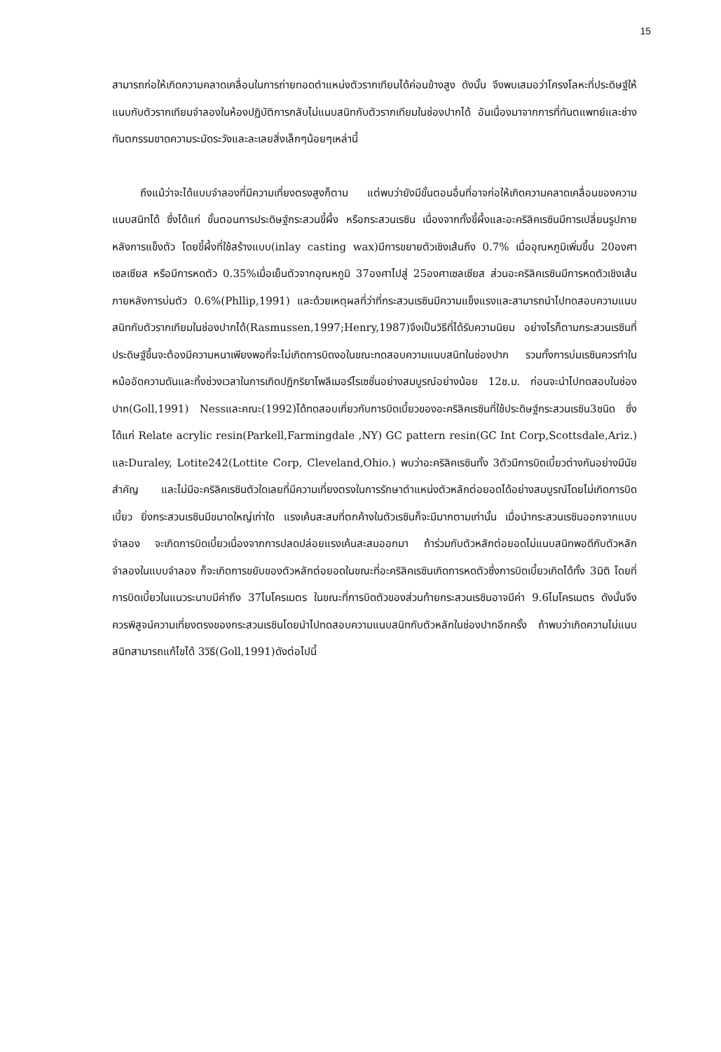15
สามารถก่อให้เกิดความคลาดเคลื่อนในการถ่ายทอดตำแหน่งตัวรากเทียมได้ค่อนข้างสูง ดังนั้น จึงพบเสมอว่าโครงโลหะที่ประดิษฐ์ให้แนบกับตัวรากเทียมจำลองในห้องปฏิบัติการกลับไม่แนบสนิทกับตัวรากเทียมในช่องปากได้ อันเนื่องมาจากการที่ทันตแพทย์และช่างทันตกรรมขาดความระมัดระวังและละเลยสิ่งเล็กๆน้อยๆเหล่านี้
ถึงแม้ว่าจะได้แบบจำลองที่มีความเที่ยงตรงสูงก็ตาม แต่พบว่ายังมีขั้นตอนอื่นที่อาจก่อให้เกิดความคลาดเคลื่อนของความแนบสนิทได้ ซึ่งได้แก่ ขั้นตอนการประดิษฐ์กระสวนขี้ผึ้ง หรือกระสวนเรซิน เนื่องจากทั้งขี้ผึ้งและอะคริลิคเรซินมีการเปลี่ยนรูปภายหลังการแข็งตัว โดยขี้ผึ้งที่ใช้สร้างแบบ(inlay casting wax)มีการขยายตัวเชิงเส้นถึง 0.7% เมื่ออุณหภูมิเพิ่มขึ้น 20องศาเซลเซียส หรือมีการหดตัว 0.35%เมื่อเย็นตัวจากอุณหภูมิ 37องศาไปสู่ 25องศาเซลเซียส ส่วนอะคริลิคเรซินมีการหดตัวเชิงเส้นภายหลังการบ่มตัว 0.6%(Phllip,1991) และด้วยเหตุผลที่ว่าที่กระสวนเรซินมีความแข็งแรงและสามารถนำไปทดสอบความแนบสนิทกับตัวรากเทียมในช่องปากได้(Rasmussen,1997;Henry,1987)จึงเป็นวิธีที่ได้รับความนิยม อย่างไรก็ตามกระสวนเรซินที่ประดิษฐ์ขึ้นจะต้องมีความหนาเพียงพอที่จะไม่เกิดการบิดงอในขณะทดสอบความแนบสนิทในช่องปาก รวมทั้งการบ่มเรซินควรทำในหม้ออัดความดันและทิ้งช่วงเวลาในการเกิดปฏิกริยาโพลีเมอร์ไรเซชั่นอย่างสมบูรณ์อย่างน้อย 12ช.ม. ก่อนจะนำไปทดสอบในช่องปาก(Goll,1991) Nessและคณะ(1992)ได้ทดสอบเกี่ยวกับการบิดเบี้ยวของอะคริลิคเรซินที่ใช้ประดิษฐ์กระสวนเรซิน3ชนิด ซึ่งได้แก่ Relate acrylic resin(Parkell,Farmingdale ,NY) GC pattern resin(GC Int Corp,Scottsdale,Ariz.) และDuraley, Lotite242(Lottite Corp, Cleveland,Ohio.) พบว่าอะคริลิคเรซินทั้ง 3ตัวมีการบิดเบี้ยวต่างกันอย่างมีนัยสำคัญ และไม่มีอะคริลิคเรซินตัวใดเลยที่มีความเที่ยงตรงในการรักษาตำแหน่งตัวหลักต่อยอดได้อย่างสมบูรณ์โดยไม่เกิดการบิดเบี้ยว ยิ่งกระสวนเรซินมีขนาดใหญ่เท่าใด แรงเค้นสะสมที่ตกค้างในตัวเรซินก็จะมีมากตามเท่านั้น เมื่อนำกระสวนเรซินออกจากแบบจำลอง จะเกิดการบิดเบี้ยวเนื่องจากการปลดปล่อยแรงเค้นสะสมออกมา ถ้าร่วมกับตัวหลักต่อยอดไม่แนบสนิทพอดีกับตัวหลักจำลองในแบบจำลอง ก็จะเกิดการขยับของตัวหลักต่อยอดในขณะที่อะคริลิคเรซินเกิดการหดตัวซึ่งการบิดเบี้ยวเกิดได้ทั้ง 3มิติ โดยที่การบิดเบี้ยวในแนวระนาบมีค่าถึง 37ไมโครเมตร ในขณะที่การบิดตัวของส่วนท้ายกระสวนเรซินอาจมีค่า 9.6ไมโครเมตร ดังนั้นจึงควรพิสูจน์ความเที่ยงตรงของกระสวนเรซินโดยนำไปทดสอบความแนบสนิทกับตัวหลักในช่องปากอีกครั้ง ถ้าพบว่าเกิดความไม่แนบสนิทสามารถแก้ไขได้ 3วิธี(Goll,1991)ดังต่อไปนี้